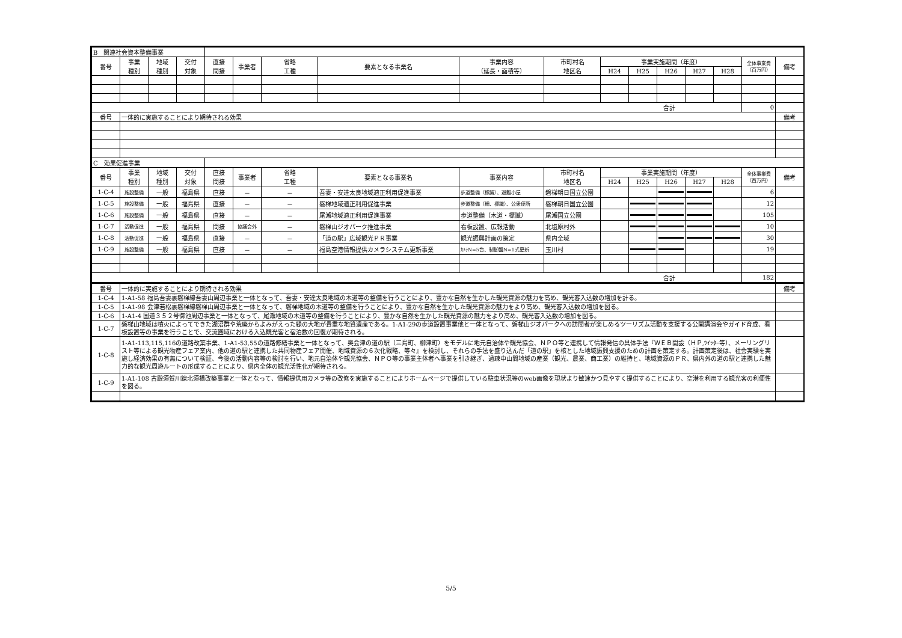| B 関連社会資本整備事業 | | | | | | | | | | | | | | | | |
| 番号 | 事業 種別 | 地域 種別 | 交付 対象 | 直接 間接 | 事業者 | 省略 工種 | 要素となる事業名 | 事業内容 （延長・面積等） | 市町村名 地区名 | 事業実施期間（年度） | | | | | 全体事業費 （百万円） | 備考 |
| | | | | | | | | | | H24 | H25 | H26 | H27 | H28 | | |
| 合計 | | | | | | | | | | | | | | | 0 | |
| 番号 | 一体的に実施することにより期待される効果 | | | | | | | | | | | | | | | 備考 |
| C 効果促進事業 | | | | | | | | | | | | | | | | |
| 番号 | 事業 種別 | 地域 種別 | 交付 対象 | 直接 間接 | 事業者 | 省略 工種 | 要素となる事業名 | 事業内容 | 市町村名 地区名 | 事業実施期間（年度） | | | | | 全体事業費 （百万円） | 備考 |
| | | | | | | | | | | H24 | H25 | H26 | H27 | H28 | | |
| 1-C-4 | 施設整備 | 一般 | 福島県 | 直接 | － | － | 吾妻・安達太良地域適正利用促進事業 | 歩道整備（標識）、避難小屋 | 磐梯朝日国立公園 | | | | | | 6 | |
| 1-C-5 | 施設整備 | 一般 | 福島県 | 直接 | － | － | 磐梯地域適正利用促進事業 | 歩道整備（柵、標識）、公衆便所 | 磐梯朝日国立公園 | | | | | | 12 | |
| 1-C-6 | 施設整備 | 一般 | 福島県 | 直接 | － | － | 尾瀬地域適正利用促進事業 | 歩道整備（木道・標識） | 尾瀬国立公園 | | | | | | 105 | |
| 1-C-7 | 活動促進 | 一般 | 福島県 | 間接 | 協議会外 | － | 磐梯山ジオパーク推進事業 | 看板設置、広報活動 | 北塩原村外 | | | | | | 10 | |
| 1-C-8 | 活動促進 | 一般 | 福島県 | 直接 | － | － | 「道の駅」広域観光ＰＲ事業 | 観光振興計画の策定 | 県内全域 | | | | | | 30 | |
| 1-C-9 | 施設整備 | 一般 | 福島県 | 直接 | － | － | 福島空港情報提供カメラシステム更新事業 | ｶﾒﾗN=5台、制御盤N=1式更新 | 玉川村 | | | | | | 19 | |
| 合計 | | | | | | | | | | | | | | | 182 | |
| 番号 | 一体的に実施することにより期待される効果 | | | | | | | | | | | | | | | 備考 |
| 1-C-4 | 1-A1-58 福島吾妻裏磐梯線吾妻山周辺事業と一体となって、吾妻・安達太良地域の木道等の整備を行うことにより、豊かな自然を生かした観光資源の魅力を高め、観光客入込数の増加を計る。 | | | | | | | | | | | | | | | |
| 1-C-5 | 1-A1-98 会津若松裏磐梯線磐梯山周辺事業と一体となって、磐梯地域の木道等の整備を行うことにより、豊かな自然を生かした観光資源の魅力をより高め、観光客入込数の増加を図る。 | | | | | | | | | | | | | | | |
| 1-C-6 | 1-A1-4 国道３５２号御池周辺事業と一体となって、尾瀬地域の木道等の整備を行うことにより、豊かな自然を生かした観光資源の魅力をより高め、観光客入込数の増加を図る。 | | | | | | | | | | | | | | | |
| 1-C-7 | 磐梯山地域は噴火によってできた湖沼群や荒廃からよみがえった緑の大地が貴重な地質遺産である。1-A1-29の歩道設置事業他と一体となって、磐梯山ジオパークへの訪問者が楽しめるツーリズム活動を支援する公開講演会やガイド育成、看板設置等の事業を行うことで、交流圏域における入込観光客と宿泊数の回復が期待される。 | | | | | | | | | | | | | | | |
| 1-C-8 | 1-A1-113,115,116の道路改築事業、1-A1-53,55の道路修繕事業と一体となって、奥会津の道の駅（三島町、柳津町）をモデルに地元自治体や観光協会、ＮＰＯ等と連携して情報発信の具体手法『ＷＥＢ開設（ＨＰ,ﾂｲｯﾀｰ等）、メーリングリスト等による観光物産フェア案内、他の道の駅と連携した共同物産フェア開催、地域資源の６次化戦略、等々』を検討し、それらの手法を盛り込んだ「道の駅」を核とした地域振興支援のための計画を策定する。計画策定後は、社会実験を実施し経済効果の有無について検証、今後の活動内容等の検討を行い、地元自治体や観光協会、ＮＰＯ等の事業主体者へ事業を引き継ぎ、過疎中山間地域の産業（観光、農業、商工業）の維持と、地域資源のＰＲ、県内外の道の駅と連携した魅力的な観光周遊ルートの形成することにより、県内全体の観光活性化が期待される。 | | | | | | | | | | | | | | | |
| 1-C-9 | 1-A1-108 古殿須賀川線北須橋改築事業と一体となって、情報提供用カメラ等の改修を実施することによりホームページで提供している駐車状況等のweb画像を現状より敏速かつ見やすく提供することにより、空港を利用する観光客の利便性を図る。 | | | | | | | | | | | | | | | |
5/5